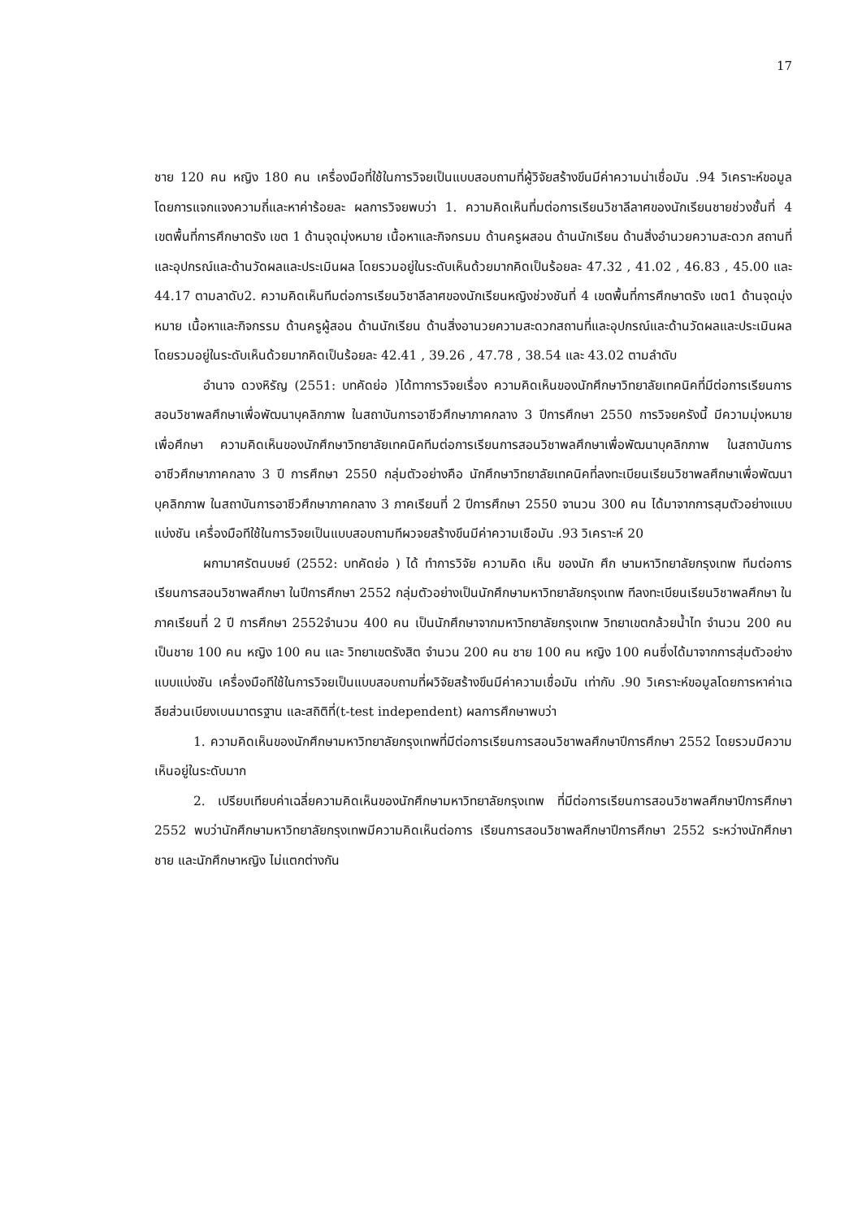17
ชาย 120 คน หญิง 180 คน เครื่องมือที่ใช้ในการวิจยเป็นแบบสอบถามที่ผู้วิจัยสร้างขึนมีค่าความน่าเชื่อมัน .94 วิเคราะห์ขอมูลโดยการแจกแจงความถี่และหาค่าร้อยละ ผลการวิจยพบว่า 1. ความคิดเห็นที่มต่อการเรียนวิชาลีลาศของนักเรียนชายช่วงชั้นที่ 4 เขตพื้นที่การศึกษาตรัง เขต 1 ด้านจุดมุ่งหมาย เนื้อหาและกิจกรมม ด้านครูผสอน ด้านนักเรียน ด้านสิ่งอำนวยความสะดวก สถานที่และอุปกรณ์และด้านวัดผลและประเมินผล โดยรวมอยู่ในระดับเห็นด้วยมากคิดเป็นร้อยละ 47.32 , 41.02 , 46.83 , 45.00 และ 44.17 ตามลาดับ2. ความคิดเห็นทีมต่อการเรียนวิชาลีลาศของนักเรียนหญิงช่วงชันที่ 4 เขตพื้นที่การศึกษาตรัง เขต1 ด้านจุดมุ่งหมาย เนื้อหาและกิจกรรม ด้านครูผู้สอน ด้านนักเรียน ด้านสิ่งอานวยความสะดวกสถานที่และอุปกรณ์และด้านวัดผลและประเมินผล โดยรวมอยู่ในระดับเห็นด้วยมากคิดเป็นร้อยละ 42.41 , 39.26 , 47.78 , 38.54 และ 43.02 ตามลำดับ
อำนาจ ดวงหิรัญ (2551: บทคัดย่อ )ได้ทาการวิจยเรื่อง ความคิดเห็นของนักศึกษาวิทยาลัยเทคนิคที่มีต่อการเรียนการสอนวิชาพลศึกษาเพื่อพัฒนาบุคลิกภาพ ในสถาบันการอาชีวศึกษาภาคกลาง 3 ปีการศึกษา 2550 การวิจยครังนี้ มีความมุ่งหมายเพื่อศึกษา ความคิดเห็นของนักศึกษาวิทยาลัยเทคนิคทีมต่อการเรียนการสอนวิชาพลศึกษาเพื่อพัฒนาบุคลิกภาพ ในสถาบันการอาชีวศึกษาภาคกลาง 3 ปี การศึกษา 2550 กลุ่มตัวอย่างคือ นักศึกษาวิทยาลัยเทคนิคที่ลงทะเบียนเรียนวิชาพลศึกษาเพื่อพัฒนาบุคลิกภาพ ในสถาบันการอาชีวศึกษาภาคกลาง 3 ภาคเรียนที่ 2 ปีการศึกษา 2550 จานวน 300 คน ได้มาจากการสุมตัวอย่างแบบแบ่งชัน เครื่องมือทีใช้ในการวิจยเป็นแบบสอบถามทีผวจยสร้างขึนมีค่าความเชือมัน .93 วิเคราะห์ 20
ผกามาศรัตนบษย์ (2552: บทคัดย่อ ) ได้ ทำการวิจัย ความคิด เห็น ของนัก ศึก ษามหาวิทยาลัยกรุงเทพ ทีมต่อการเรียนการสอนวิชาพลศึกษา ในปีการศึกษา 2552 กลุ่มตัวอย่างเป็นนักศึกษามหาวิทยาลัยกรุงเทพ ทีลงทะเบียนเรียนวิชาพลศึกษา ในภาคเรียนที่ 2 ปี การศึกษา 2552จำนวน 400 คน เป็นนักศึกษาจากมหาวิทยาลัยกรุงเทพ วิทยาเขตกล้วยน้ำไท จำนวน 200 คนเป็นชาย 100 คน หญิง 100 คน และ วิทยาเขตรังสิต จำนวน 200 คน ชาย 100 คน หญิง 100 คนซึ่งได้มาจากการสุ่มตัวอย่างแบบแบ่งชัน เครื่องมือทีใช้ในการวิจยเป็นแบบสอบถามที่ผวิจัยสร้างขึนมีค่าความเชื่อมัน เท่ากับ .90 วิเคราะห์ขอมูลโดยการหาค่าเฉลียส่วนเบียงเบนมาตรฐาน และสถิติที่(t-test independent) ผลการศึกษาพบว่า
1. ความคิดเห็นของนักศึกษามหาวิทยาลัยกรุงเทพที่มีต่อการเรียนการสอนวิชาพลศึกษาปีการศึกษา 2552 โดยรวมมีความเห็นอยู่ในระดับมาก
2. เปรียบเทียบค่าเฉลี่ยความคิดเห็นของนักศึกษามหาวิทยาลัยกรุงเทพ ที่มีต่อการเรียนการสอนวิชาพลศึกษาปีการศึกษา 2552 พบว่านักศึกษามหาวิทยาลัยกรุงเทพมีความคิดเห็นต่อการ เรียนการสอนวิชาพลศึกษาปีการศึกษา 2552 ระหว่างนักศึกษาชาย และนักศึกษาหญิง ไม่แตกต่างกัน